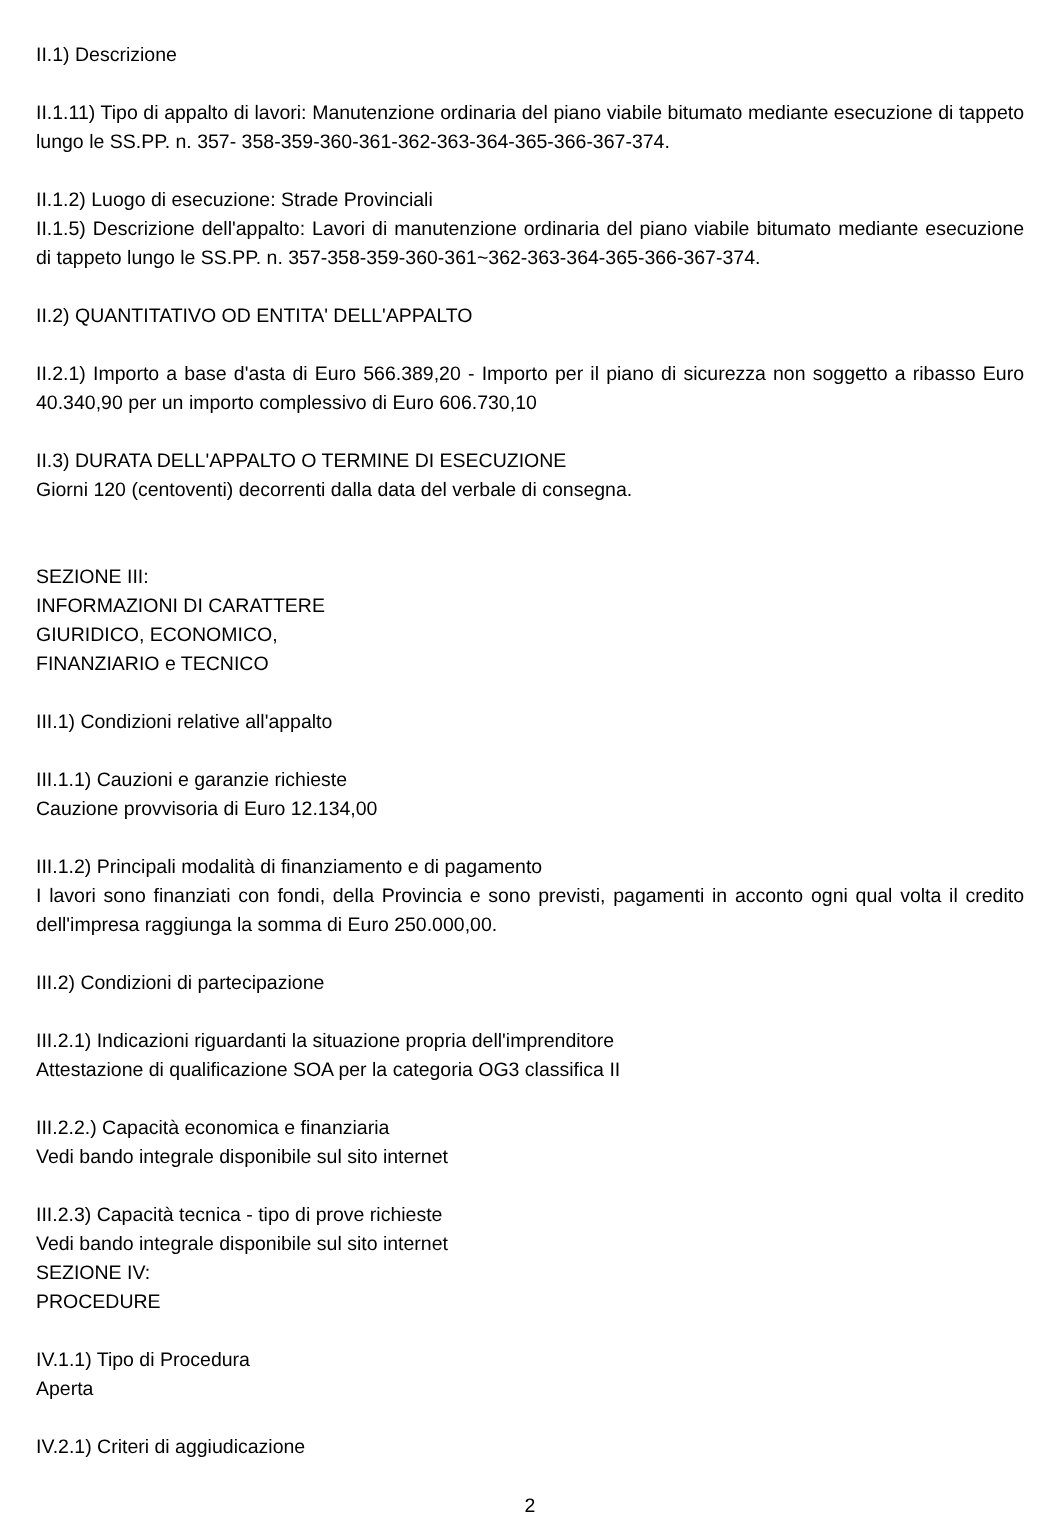II.1) Descrizione
II.1.11) Tipo di appalto di lavori: Manutenzione ordinaria del piano viabile bitumato mediante esecuzione di tappeto lungo le SS.PP. n. 357- 358-359-360-361-362-363-364-365-366-367-374.
II.1.2) Luogo di esecuzione: Strade Provinciali
II.1.5) Descrizione dell'appalto: Lavori di manutenzione ordinaria del piano viabile bitumato mediante esecuzione di tappeto lungo le SS.PP. n. 357-358-359-360-361~362-363-364-365-366-367-374.
II.2) QUANTITATIVO OD ENTITA' DELL'APPALTO
II.2.1) Importo a base d'asta di Euro 566.389,20 - Importo per il piano di sicurezza non soggetto a ribasso Euro 40.340,90 per un importo complessivo di Euro 606.730,10
II.3) DURATA DELL'APPALTO O TERMINE DI ESECUZIONE
Giorni 120 (centoventi) decorrenti dalla data del verbale di consegna.
SEZIONE III:
INFORMAZIONI DI CARATTERE
GIURIDICO, ECONOMICO,
FINANZIARIO e TECNICO
III.1) Condizioni relative all'appalto
III.1.1) Cauzioni e garanzie richieste
Cauzione provvisoria di Euro 12.134,00
III.1.2) Principali modalità di finanziamento e di pagamento
I lavori sono finanziati con fondi, della Provincia e sono previsti, pagamenti in acconto ogni qual volta il credito dell'impresa raggiunga la somma di Euro 250.000,00.
III.2) Condizioni di partecipazione
III.2.1) Indicazioni riguardanti la situazione propria dell'imprenditore
Attestazione di qualificazione SOA per la categoria OG3 classifica II
III.2.2.) Capacità economica e finanziaria
Vedi bando integrale disponibile sul sito internet
III.2.3) Capacità tecnica - tipo di prove richieste
Vedi bando integrale disponibile sul sito internet
SEZIONE IV:
PROCEDURE
IV.1.1) Tipo di Procedura
Aperta
IV.2.1) Criteri di aggiudicazione
2